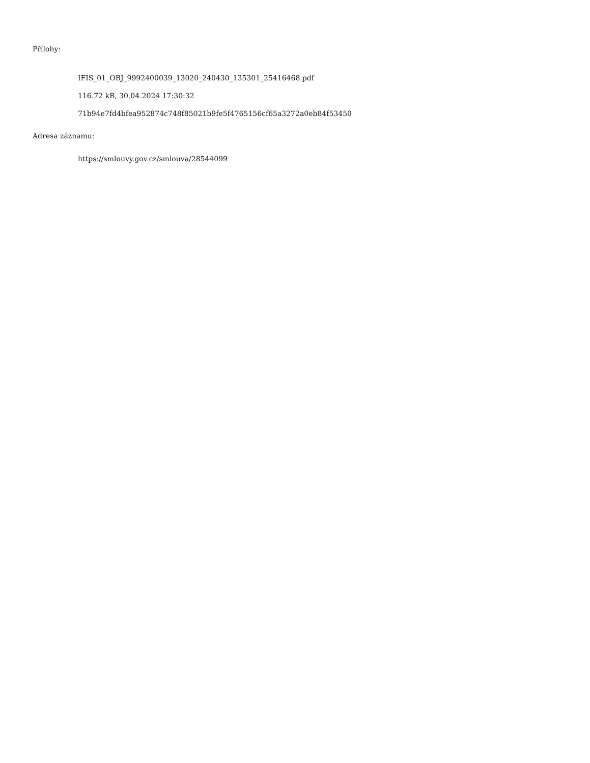Přílohy:
IFIS_01_OBJ_9992400039_13020_240430_135301_25416468.pdf
116.72 kB, 30.04.2024 17:30:32
71b94e7fd4bfea952874c748f85021b9fe5f4765156cf65a3272a0eb84f53450
Adresa záznamu:
https://smlouvy.gov.cz/smlouva/28544099